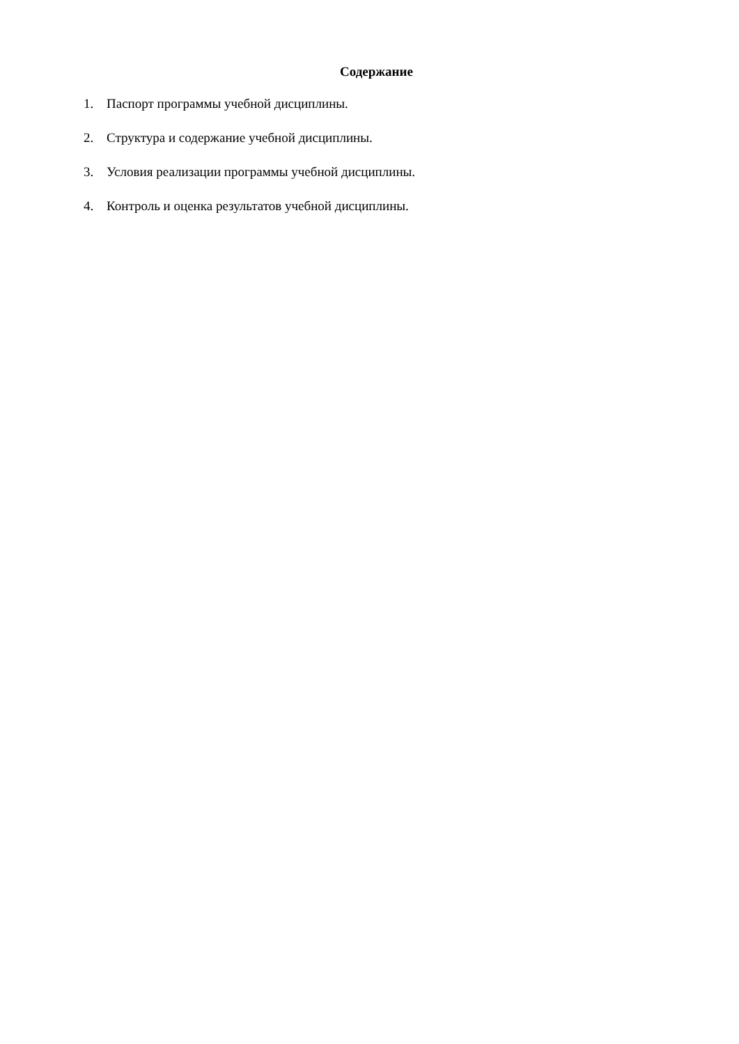Содержание
1. Паспорт программы учебной дисциплины.
2. Структура и содержание учебной дисциплины.
3. Условия реализации программы учебной дисциплины.
4. Контроль и оценка результатов учебной дисциплины.